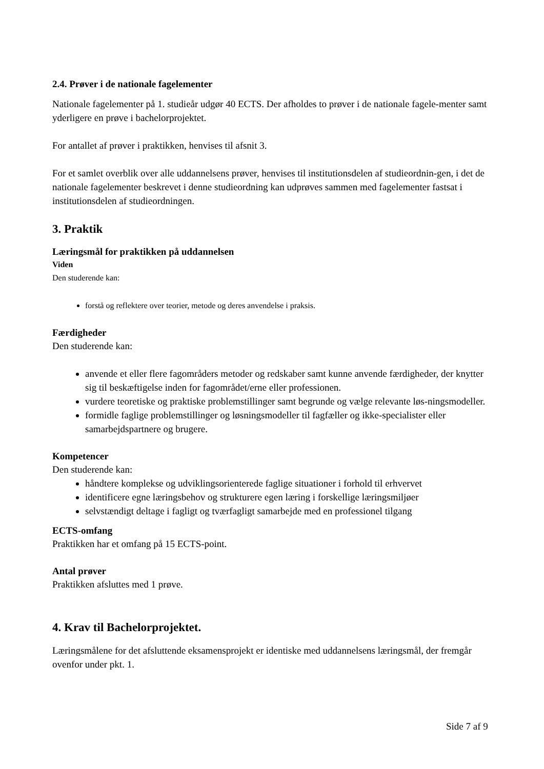2.4. Prøver i de nationale fagelementer
Nationale fagelementer på 1. studieår udgør 40 ECTS. Der afholdes to prøver i de nationale fagele-menter samt yderligere en prøve i bachelorprojektet.
For antallet af prøver i praktikken, henvises til afsnit 3.
For et samlet overblik over alle uddannelsens prøver, henvises til institutionsdelen af studieordnin-gen, i det de nationale fagelementer beskrevet i denne studieordning kan udprøves sammen med fagelementer fastsat i institutionsdelen af studieordningen.
3. Praktik
Læringsmål for praktikken på uddannelsen
Viden
Den studerende kan:
forstå og reflektere over teorier, metode og deres anvendelse i praksis.
Færdigheder
Den studerende kan:
anvende et eller flere fagområders metoder og redskaber samt kunne anvende færdigheder, der knytter sig til beskæftigelse inden for fagområdet/erne eller professionen.
vurdere teoretiske og praktiske problemstillinger samt begrunde og vælge relevante løs-ningsmodeller.
formidle faglige problemstillinger og løsningsmodeller til fagfæller og ikke-specialister eller samarbejdspartnere og brugere.
Kompetencer
Den studerende kan:
håndtere komplekse og udviklingsorienterede faglige situationer i forhold til erhvervet
identificere egne læringsbehov og strukturere egen læring i forskellige læringsmiljøer
selvstændigt deltage i fagligt og tværfagligt samarbejde med en professionel tilgang
ECTS-omfang
Praktikken har et omfang på 15 ECTS-point.
Antal prøver
Praktikken afsluttes med 1 prøve.
4. Krav til Bachelorprojektet.
Læringsmålene for det afsluttende eksamensprojekt er identiske med uddannelsens læringsmål, der fremgår ovenfor under pkt. 1.
Side 7 af 9